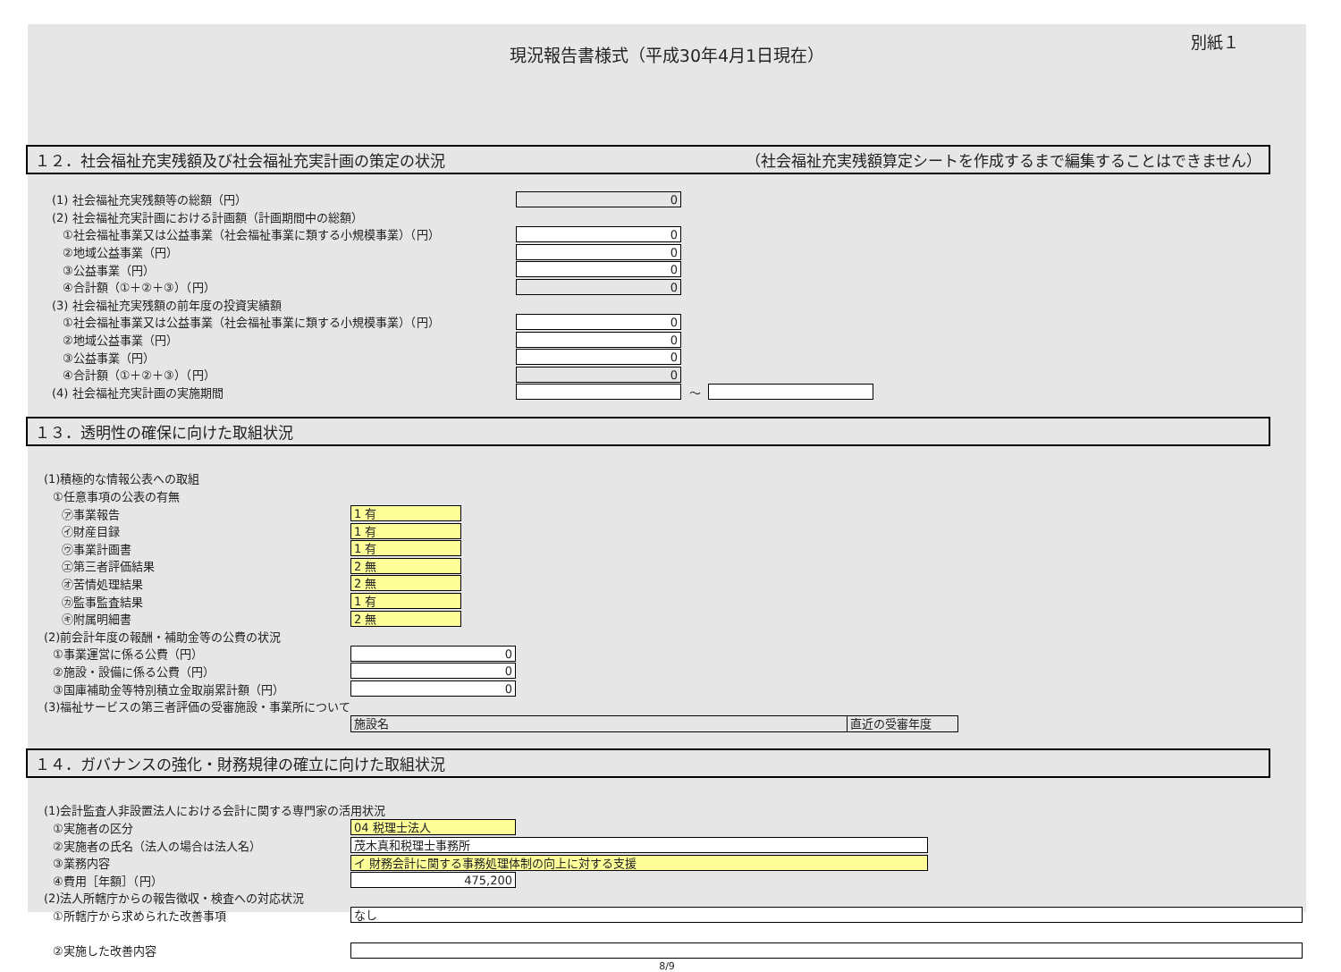現況報告書様式（平成30年4月1日現在）
別紙１
１２．社会福祉充実残額及び社会福祉充実計画の策定の状況 （社会福祉充実残額算定シートを作成するまで編集することはできません）
(1) 社会福祉充実残額等の総額（円）
0
(2) 社会福祉充実計画における計画額（計画期間中の総額）
①社会福祉事業又は公益事業（社会福祉事業に類する小規模事業）（円）
0
②地域公益事業（円）
0
③公益事業（円）
0
④合計額（①＋②＋③）（円）
0
(3) 社会福祉充実残額の前年度の投資実績額
①社会福祉事業又は公益事業（社会福祉事業に類する小規模事業）（円）
0
②地域公益事業（円）
0
③公益事業（円）
0
④合計額（①＋②＋③）（円）
0
(4) 社会福祉充実計画の実施期間 ～
１３．透明性の確保に向けた取組状況
(1)積極的な情報公表への取組
①任意事項の公表の有無
㋐事業報告
1 有
㋑財産目録
1 有
㋒事業計画書
1 有
㋓第三者評価結果
2 無
㋔苦情処理結果
2 無
㋕監事監査結果
1 有
㋖附属明細書
2 無
(2)前会計年度の報酬・補助金等の公費の状況
①事業運営に係る公費（円）
0
②施設・設備に係る公費（円）
0
③国庫補助金等特別積立金取崩累計額（円）
0
(3)福祉サービスの第三者評価の受審施設・事業所について
| 施設名 | 直近の受審年度 |
| --- | --- |
１４．ガバナンスの強化・財務規律の確立に向けた取組状況
(1)会計監査人非設置法人における会計に関する専門家の活用状況
①実施者の区分
04 税理士法人
②実施者の氏名（法人の場合は法人名）
茂木真和税理士事務所
③業務内容
イ 財務会計に関する事務処理体制の向上に対する支援
④費用［年額］（円）
475,200
(2)法人所轄庁からの報告徴収・検査への対応状況
①所轄庁から求められた改善事項
なし
②実施した改善内容
8/9